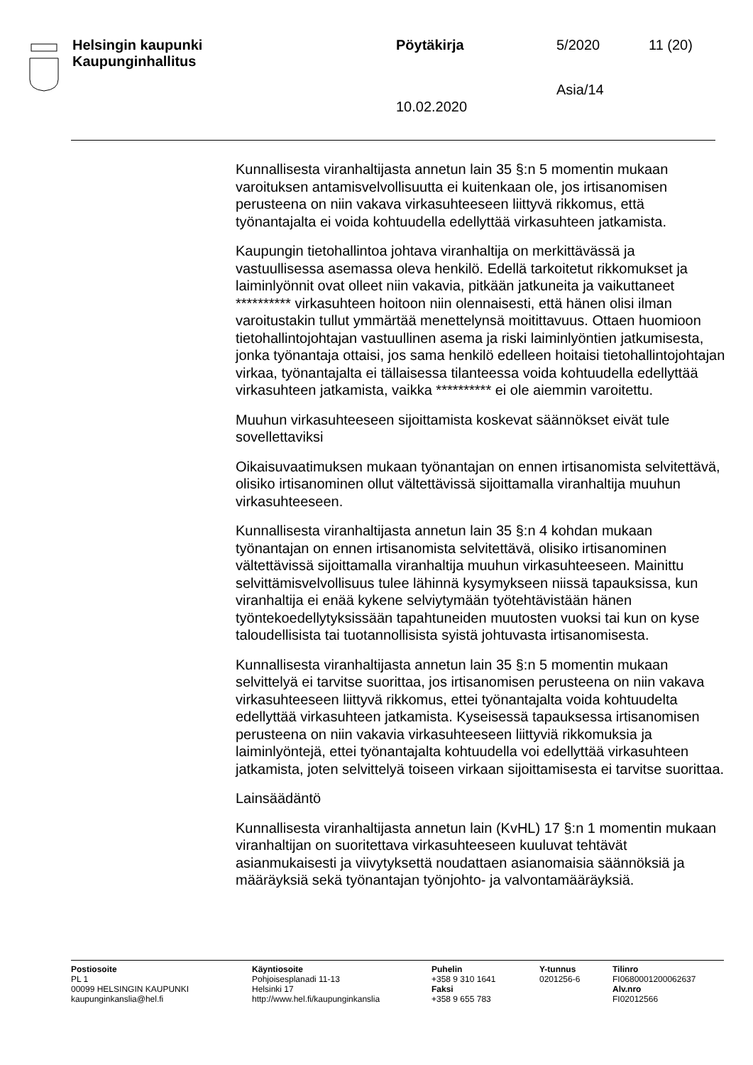Helsingin kaupunki
Kaupunginhallitus
Pöytäkirja
10.02.2020
5/2020
Asia/14
11 (20)
Kunnallisesta viranhaltijasta annetun lain 35 §:n 5 momentin mukaan varoituksen antamisvelvollisuutta ei kuitenkaan ole, jos irtisanomisen perusteena on niin vakava virkasuhteeseen liittyvä rikkomus, että työnantajalta ei voida kohtuudella edellyttää virkasuhteen jatkamista.
Kaupungin tietohallintoa johtava viranhaltija on merkittävässä ja vastuullisessa asemassa oleva henkilö. Edellä tarkoitetut rikkomukset ja laiminlyönnit ovat olleet niin vakavia, pitkään jatkuneita ja vaikuttaneet ********** virkasuhteen hoitoon niin olennaisesti, että hänen olisi ilman varoitustakin tullut ymmärtää menettelynsä moitittavuus. Ottaen huomioon tietohallintojohtajan vastuullinen asema ja riski laiminlyöntien jatkumisesta, jonka työnantaja ottaisi, jos sama henkilö edelleen hoitaisi tietohallintojohtajan virkaa, työnantajalta ei tällaisessa tilanteessa voida kohtuudella edellyttää virkasuhteen jatkamista, vaikka ********** ei ole aiemmin varoitettu.
Muuhun virkasuhteeseen sijoittamista koskevat säännökset eivät tule sovellettaviksi
Oikaisuvaatimuksen mukaan työnantajan on ennen irtisanomista selvitettävä, olisiko irtisanominen ollut vältettävissä sijoittamalla viranhaltija muuhun virkasuhteeseen.
Kunnallisesta viranhaltijasta annetun lain 35 §:n 4 kohdan mukaan työnantajan on ennen irtisanomista selvitettävä, olisiko irtisanominen vältettävissä sijoittamalla viranhaltija muuhun virkasuhteeseen. Mainittu selvittämisvelvollisuus tulee lähinnä kysymykseen niissä tapauksissa, kun viranhaltija ei enää kykene selviytymään työtehtävistään hänen työntekoedellytyksissään tapahtuneiden muutosten vuoksi tai kun on kyse taloudellisista tai tuotannollisista syistä johtuvasta irtisanomisesta.
Kunnallisesta viranhaltijasta annetun lain 35 §:n 5 momentin mukaan selvittelyä ei tarvitse suorittaa, jos irtisanomisen perusteena on niin vakava virkasuhteeseen liittyvä rikkomus, ettei työnantajalta voida kohtuudelta edellyttää virkasuhteen jatkamista. Kyseisessä tapauksessa irtisanomisen perusteena on niin vakavia virkasuhteeseen liittyviä rikkomuksia ja laiminlyöntejä, ettei työnantajalta kohtuudella voi edellyttää virkasuhteen jatkamista, joten selvittelyä toiseen virkaan sijoittamisesta ei tarvitse suorittaa.
Lainsäädäntö
Kunnallisesta viranhaltijasta annetun lain (KvHL) 17 §:n 1 momentin mukaan viranhaltijan on suoritettava virkasuhteeseen kuuluvat tehtävät asianmukaisesti ja viivytyksettä noudattaen asianomaisia säännöksiä ja määräyksiä sekä työnantajan työnjohto- ja valvontamääräyksiä.
Postiosoite
PL 1
00099 HELSINGIN KAUPUNKI
kaupunginkanslia@hel.fi
Käyntiosoite
Pohjoisesplanadi 11-13
Helsinki 17
http://www.hel.fi/kaupunginkanslia
Puhelin
+358 9 310 1641
Faksi
+358 9 655 783
Y-tunnus
0201256-6
Tilinro
FI0680001200062637
Alv.nro
FI02012566